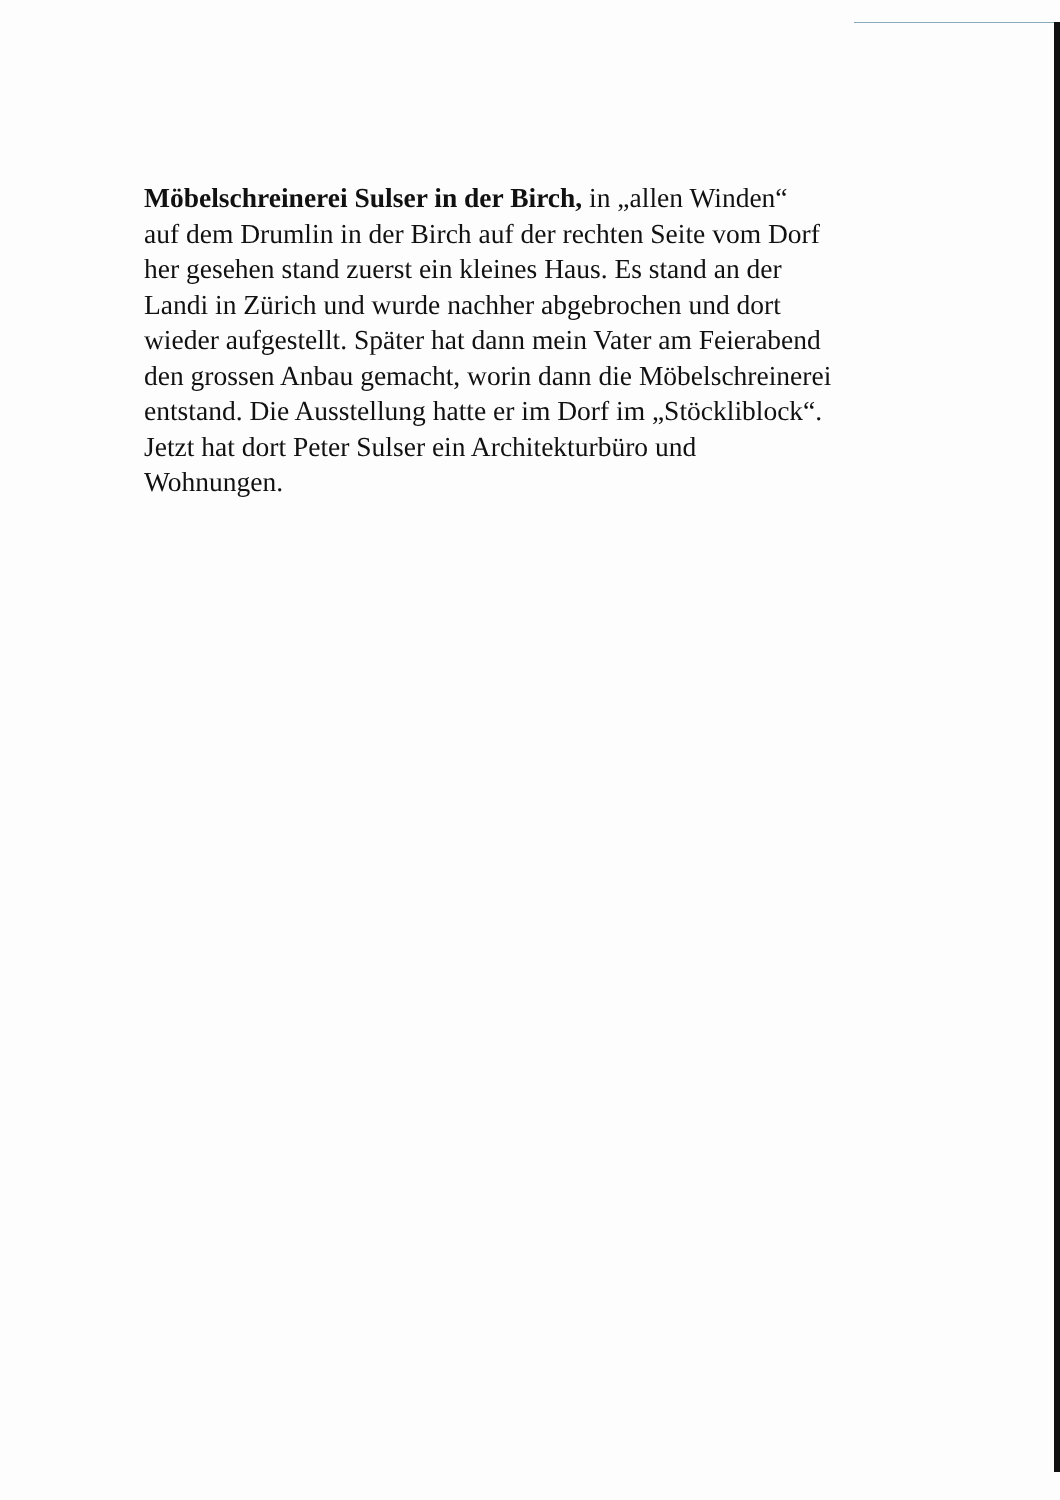Möbelschreinerei Sulser in der Birch, in „allen Winden“
auf dem Drumlin in der Birch auf der rechten Seite vom Dorf
her gesehen stand zuerst ein kleines Haus. Es stand an der
Landi in Zürich und wurde nachher abgebrochen und dort
wieder aufgestellt. Später hat dann mein Vater am Feierabend
den grossen Anbau gemacht, worin dann die Möbelschreinerei
entstand. Die Ausstellung hatte er im Dorf im „Stöckliblock“.
Jetzt hat dort Peter Sulser ein Architekturbüro und
Wohnungen.